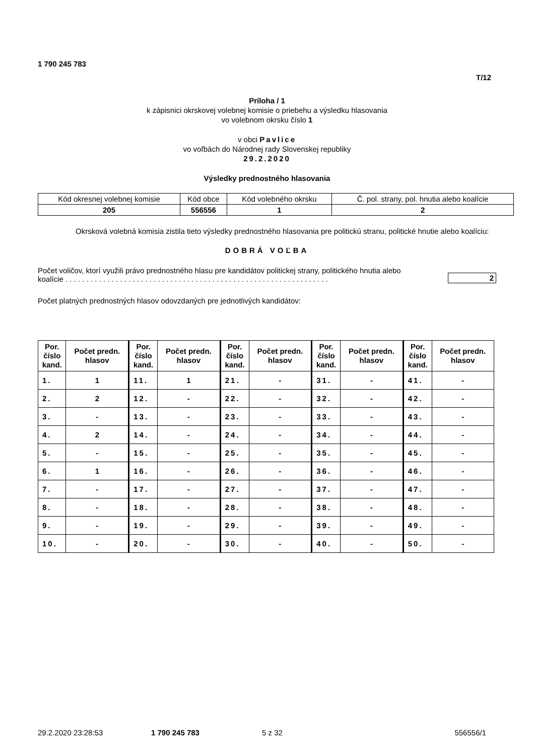1 790 245 783
T/12
Príloha / 1
k zápisnici okrskovej volebnej komisie o priebehu a výsledku hlasovania
vo volebnom okrsku číslo 1
v obci Pavlice
vo voľbách do Národnej rady Slovenskej republiky
29.2.2020
Výsledky prednostného hlasovania
| Kód okresnej volebnej komisie | Kód obce | Kód volebného okrsku | Č. pol. strany, pol. hnutia alebo koalície |
| 205 | 556556 | 1 | 2 |
Okrsková volebná komisia zistila tieto výsledky prednostného hlasovania pre politickú stranu, politické hnutie alebo koalíciu:
DOBRÁ VOĽBA
Počet voličov, ktorí využili právo prednostného hlasu pre kandidátov politickej strany, politického hnutia alebo koalície . . . . . . . . . . . . . . . . . . . . . . . . . . . . . . . . . . . . . . . . . . . . . . . . . . . . . . . . . . . . . . .
2
Počet platných prednostných hlasov odovzdaných pre jednotlivých kandidátov:
| Por. číslo kand. | Počet predn. hlasov | Por. číslo kand. | Počet predn. hlasov | Por. číslo kand. | Počet predn. hlasov | Por. číslo kand. | Počet predn. hlasov | Por. číslo kand. | Počet predn. hlasov |
| 1. | 1 | 11. | 1 | 21. | - | 31. | - | 41. | - |
| 2. | 2 | 12. | - | 22. | - | 32. | - | 42. | - |
| 3. | - | 13. | - | 23. | - | 33. | - | 43. | - |
| 4. | 2 | 14. | - | 24. | - | 34. | - | 44. | - |
| 5. | - | 15. | - | 25. | - | 35. | - | 45. | - |
| 6. | 1 | 16. | - | 26. | - | 36. | - | 46. | - |
| 7. | - | 17. | - | 27. | - | 37. | - | 47. | - |
| 8. | - | 18. | - | 28. | - | 38. | - | 48. | - |
| 9. | - | 19. | - | 29. | - | 39. | - | 49. | - |
| 10. | - | 20. | - | 30. | - | 40. | - | 50. | - |
29.2.2020 23:28:53 1 790 245 783 5 z 32 556556/1